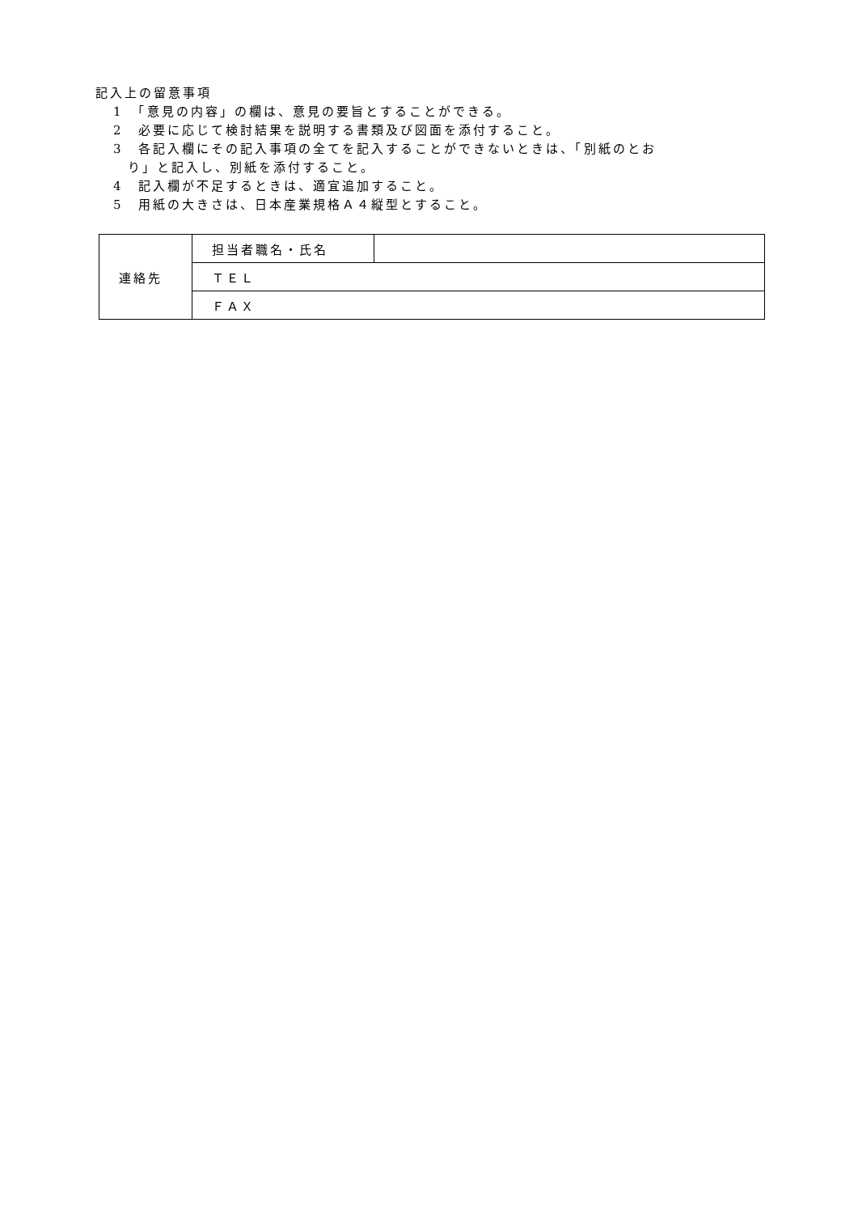記入上の留意事項
1　「意見の内容」の欄は、意見の要旨とすることができる。
2　必要に応じて検討結果を説明する書類及び図面を添付すること。
3　各記入欄にその記入事項の全てを記入することができないときは、「別紙のとお
り」と記入し、別紙を添付すること。
4　記入欄が不足するときは、適宜追加すること。
5　用紙の大きさは、日本産業規格Ａ４縦型とすること。
| 連絡先 | 担当者職名・氏名 | |
| | ＴＥＬ | |
| | ＦＡＸ | |